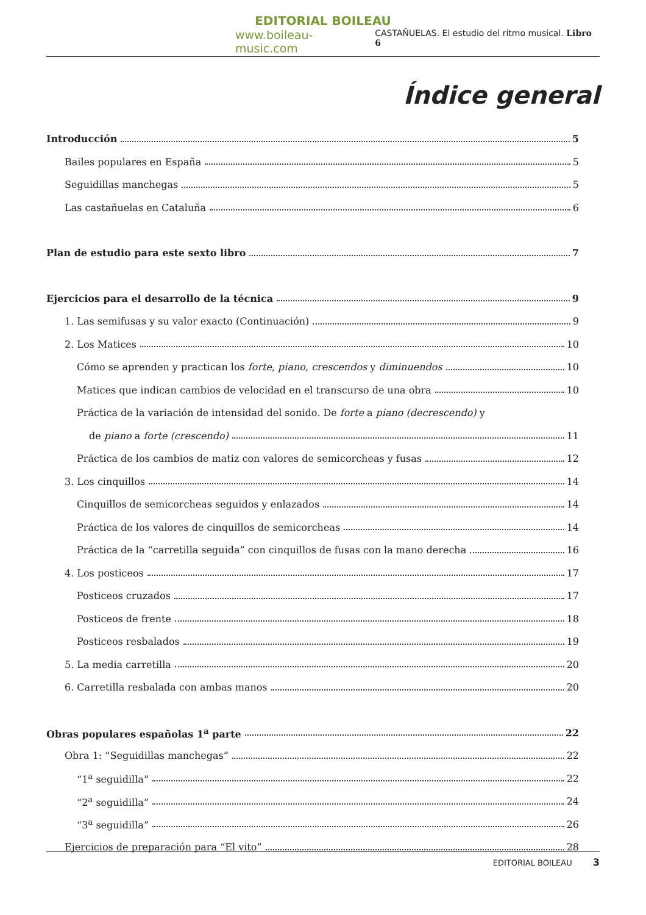EDITORIAL BOILEAU
www.boileau-music.com CASTAÑUELAS. El estudio del ritmo musical. Libro 6
Índice general
Introducción 5
Bailes populares en España 5
Seguidillas manchegas 5
Las castañuelas en Cataluña 6
Plan de estudio para este sexto libro 7
Ejercicios para el desarrollo de la técnica 9
1. Las semifusas y su valor exacto (Continuación) 9
2. Los Matices 10
Cómo se aprenden y practican los forte, piano, crescendos y diminuendos 10
Matices que indican cambios de velocidad en el transcurso de una obra 10
Práctica de la variación de intensidad del sonido. De forte a piano (decrescendo) y
de piano a forte (crescendo) 11
Práctica de los cambios de matiz con valores de semicorcheas y fusas 12
3. Los cinquillos 14
Cinquillos de semicorcheas seguidos y enlazados 14
Práctica de los valores de cinquillos de semicorcheas 14
Práctica de la “carretilla seguida” con cinquillos de fusas con la mano derecha 16
4. Los posticeos 17
Posticeos cruzados 17
Posticeos de frente 18
Posticeos resbalados 19
5. La media carretilla 20
6. Carretilla resbalada con ambas manos 20
Obras populares españolas 1<sup>a</sup> parte 22
Obra 1: “Seguidillas manchegas” 22
“1<sup>a</sup> seguidilla” 22
“2<sup>a</sup> seguidilla” 24
“3<sup>a</sup> seguidilla” 26
Ejercicios de preparación para “El vito” 28
EDITORIAL BOILEAU 3